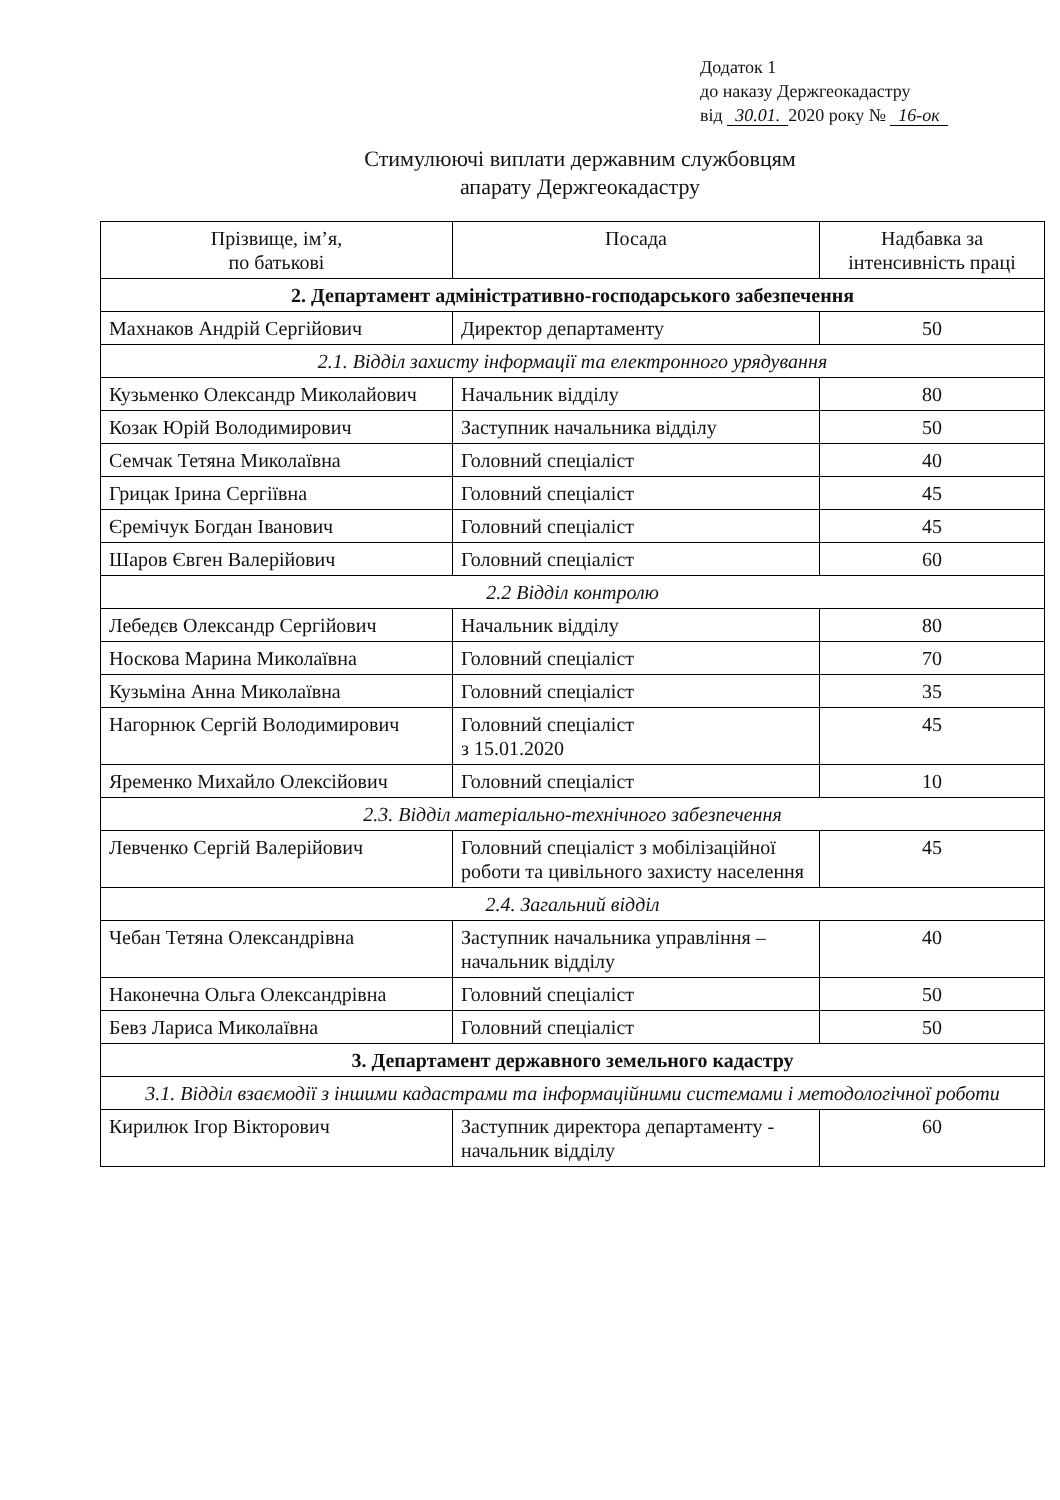Додаток 1
до наказу Держгеокадастру
від 30.01. 2020 року № 16-ок
Стимулюючі виплати державним службовцям
апарату Держгеокадастру
| Прізвище, ім’я, по батькові | Посада | Надбавка за інтенсивність праці |
| --- | --- | --- |
| 2. Департамент адміністративно-господарського забезпечення | | |
| Махнаков Андрій Сергійович | Директор департаменту | 50 |
| 2.1. Відділ захисту інформації та електронного урядування | | |
| Кузьменко Олександр Миколайович | Начальник відділу | 80 |
| Козак Юрій Володимирович | Заступник начальника відділу | 50 |
| Семчак Тетяна Миколаївна | Головний спеціаліст | 40 |
| Грицак Ірина Сергіївна | Головний спеціаліст | 45 |
| Єремічук Богдан Іванович | Головний спеціаліст | 45 |
| Шаров Євген Валерійович | Головний спеціаліст | 60 |
| 2.2 Відділ контролю | | |
| Лебедєв Олександр Сергійович | Начальник відділу | 80 |
| Носкова Марина Миколаївна | Головний спеціаліст | 70 |
| Кузьміна Анна Миколаївна | Головний спеціаліст | 35 |
| Нагорнюк Сергій Володимирович | Головний спеціаліст з 15.01.2020 | 45 |
| Яременко Михайло Олексійович | Головний спеціаліст | 10 |
| 2.3. Відділ матеріально-технічного забезпечення | | |
| Левченко Сергій Валерійович | Головний спеціаліст з мобілізаційної роботи та цивільного захисту населення | 45 |
| 2.4. Загальний відділ | | |
| Чебан Тетяна Олександрівна | Заступник начальника управління – начальник відділу | 40 |
| Наконечна Ольга Олександрівна | Головний спеціаліст | 50 |
| Бевз Лариса Миколаївна | Головний спеціаліст | 50 |
| 3. Департамент державного земельного кадастру | | |
| 3.1. Відділ взаємодії з іншими кадастрами та інформаційними системами і методологічної роботи | | |
| Кирилюк Ігор Вікторович | Заступник директора департаменту - начальник відділу | 60 |